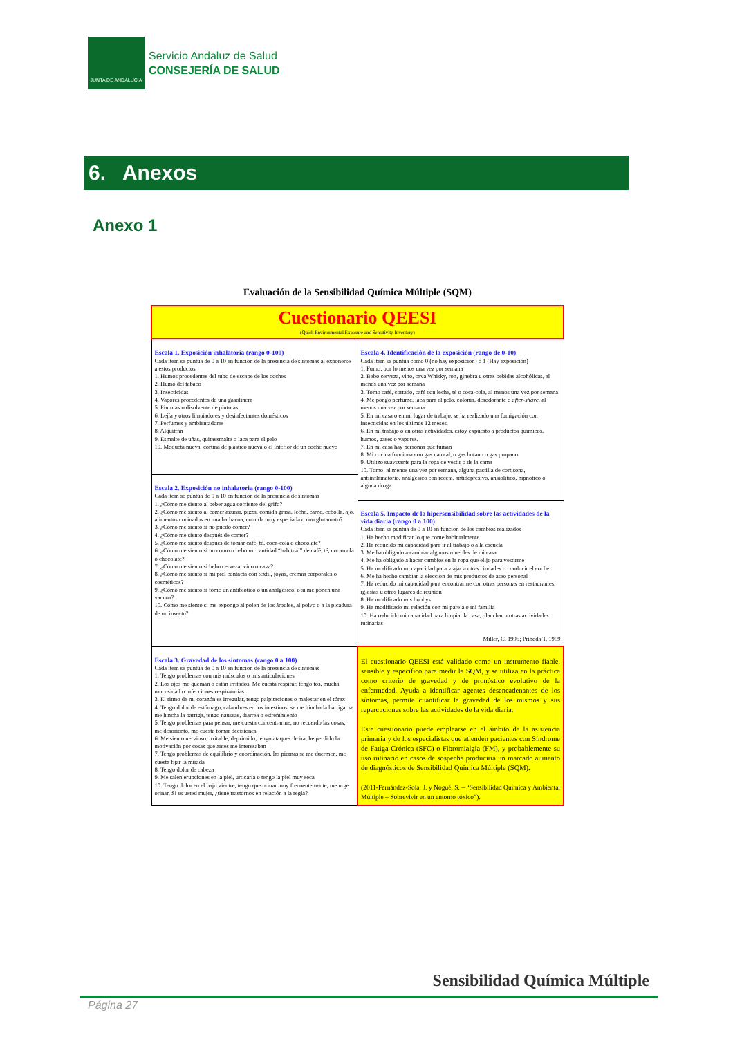JUNTA DE ANDALUCIA
Servicio Andaluz de Salud
CONSEJERÍA DE SALUD
6. Anexos
Anexo 1
Evaluación de la Sensibilidad Química Múltiple (SQM)
| Cuestionario QEESI (Quick Environmental Exposure and Sensitivity Inventory) | |
| Escala 1. Exposición inhalatoria (rango 0-100) Cada ítem se puntúa de 0 a 10 en función de la presencia de síntomas al exponerse a estos productos 1. Humos procedentes del tubo de escape de los coches 2. Humo del tabaco 3. Insecticidas 4. Vapores procedentes de una gasolinera 5. Pinturas o disolvente de pinturas 6. Lejía y otros limpiadores y desinfectantes domésticos 7. Perfumes y ambientadores 8. Alquitrán 9. Esmalte de uñas, quitaesmalte o laca para el pelo 10. Moqueta nueva, cortina de plástico nueva o el interior de un coche nuevo | Escala 4. Identificación de la exposición (rango de 0-10) Cada ítem se puntúa como 0 (no hay exposición) ó 1 (Hay exposición) 1. Fumo, por lo menos una vez por semana 2. Bebo cerveza, vino, cava Whisky, ron, ginebra u otras bebidas alcohólicas, al menos una vez por semana 3. Tomo café, cortado, café con leche, té o coca-cola, al menos una vez por semana 4. Me pongo perfume, laca para el pelo, colonia, desodorante o after-shave , al menos una vez por semana 5. En mi casa o en mi lugar de trabajo, se ha realizado una fumigación con insecticidas en los últimos 12 meses. 6. En mi trabajo o en otras actividades, estoy expuesto a productos químicos, humos, gases o vapores. 7. En mi casa hay personas que fuman 8. Mi cocina funciona con gas natural, o gas butano o gas propano 9. Utilizo suavizante para la ropa de vestir o de la cama 10. Tomo, al menos una vez por semana, alguna pastilla de cortisona, antiinflamatorio, analgésico con receta, antidepresivo, ansiolítico, hipnótico o alguna droga Escala 5. Impacto de la hipersensibilidad sobre las actividades de la vida diaria (rango 0 a 100) Cada ítem se puntúa de 0 a 10 en función de los cambios realizados 1. Ha hecho modificar lo que come habitualmente 2. Ha reducido mi capacidad para ir al trabajo o a la escuela 3. Me ha obligado a cambiar algunos muebles de mi casa 4. Me ha obligado a hacer cambios en la ropa que elijo para vestirme 5. Ha modificado mi capacidad para viajar a otras ciudades o conducir el coche 6. Me ha hecho cambiar la elección de mis productos de aseo personal 7. Ha reducido mi capacidad para encontrarme con otras personas en restaurantes, iglesias u otros lugares de reunión 8. Ha modificado mis hobbys 9. Ha modificado mi relación con mi pareja o mi familia 10. Ha reducido mi capacidad para limpiar la casa, planchar u otras actividades rutinarias Miller, C. 1995; Prihoda T. 1999 |
| Escala 2. Exposición no inhalatoria (rango 0-100) Cada ítem se puntúa de 0 a 10 en función de la presencia de síntomas 1. ¿Cómo me siento al beber agua corriente del grifo? 2. ¿Cómo me siento al comer azúcar, pizza, comida grasa, leche, carne, cebolla, ajo, alimentos cocinados en una barbacoa, comida muy especiada o con glutamato? 3. ¿Cómo me siento si no puedo comer? 4. ¿Cómo me siento después de comer? 5. ¿Cómo me siento después de tomar café, té, coca-cola o chocolate? 6. ¿Cómo me siento si no como o bebo mi cantidad “habitual” de café, té, coca-cola o chocolate? 7. ¿Cómo me siento si bebo cerveza, vino o cava? 8. ¿Cómo me siento si mi piel contacta con textil, joyas, cremas corporales o cosméticos? 9. ¿Cómo me siento si tomo un antibiótico o un analgésico, o si me ponen una vacuna? 10. Cómo me siento si me expongo al polen de los árboles, al polvo o a la picadura de un insecto? | |
| Escala 3. Gravedad de los síntomas (rango 0 a 100) Cada ítem se puntúa de 0 a 10 en función de la presencia de síntomas 1. Tengo problemas con mis músculos o mis articulaciones 2. Los ojos me queman o están irritados. Me cuesta respirar, tengo tos, mucha mucosidad o infecciones respiratorias. 3. El ritmo de mi corazón es irregular, tengo palpitaciones o malestar en el tórax 4. Tengo dolor de estómago, calambres en los intestinos, se me hincha la barriga, se me hincha la barriga, tengo náuseas, diarrea o estreñimiento 5. Tengo problemas para pensar, me cuesta concentrarme, no recuerdo las cosas, me desoriento, me cuesta tomar decisiones 6. Me siento nervioso, irritable, deprimido, tengo ataques de ira, he perdido la motivación por cosas que antes me interesaban 7. Tengo problemas de equilibrio y coordinación, las piernas se me duermen, me cuesta fijar la mirada 8. Tengo dolor de cabeza 9. Me salen erupciones en la piel, urticaria o tengo la piel muy seca 10. Tengo dolor en el bajo vientre, tengo que orinar muy frecuentemente, me urge orinar, Si es usted mujer, ¿tiene trastornos en relación a la regla? | El cuestionario QEESI está validado como un instrumento fiable, sensible y específico para medir la SQM, y se utiliza en la práctica como criterio de gravedad y de pronóstico evolutivo de la enfermedad. Ayuda a identificar agentes desencadenantes de los síntomas, permite cuantificar la gravedad de los mismos y sus repercuciones sobre las actividades de la vida diaria. Este cuestionario puede emplearse en el ámbito de la asistencia primaria y de los especialistas que atienden pacientes con Síndrome de Fatiga Crónica (SFC) o Fibromialgia (FM), y probablemente su uso rutinario en casos de sospecha produciría un marcado aumento de diagnósticos de Sensibilidad Química Múltiple (SQM). (2011-Fernández-Solá, J. y Nogué, S. – “Sensibilidad Química y Ambiental Múltiple – Sobrevivir en un entorno tóxico”). |
Sensibilidad Química Múltiple
Página 27